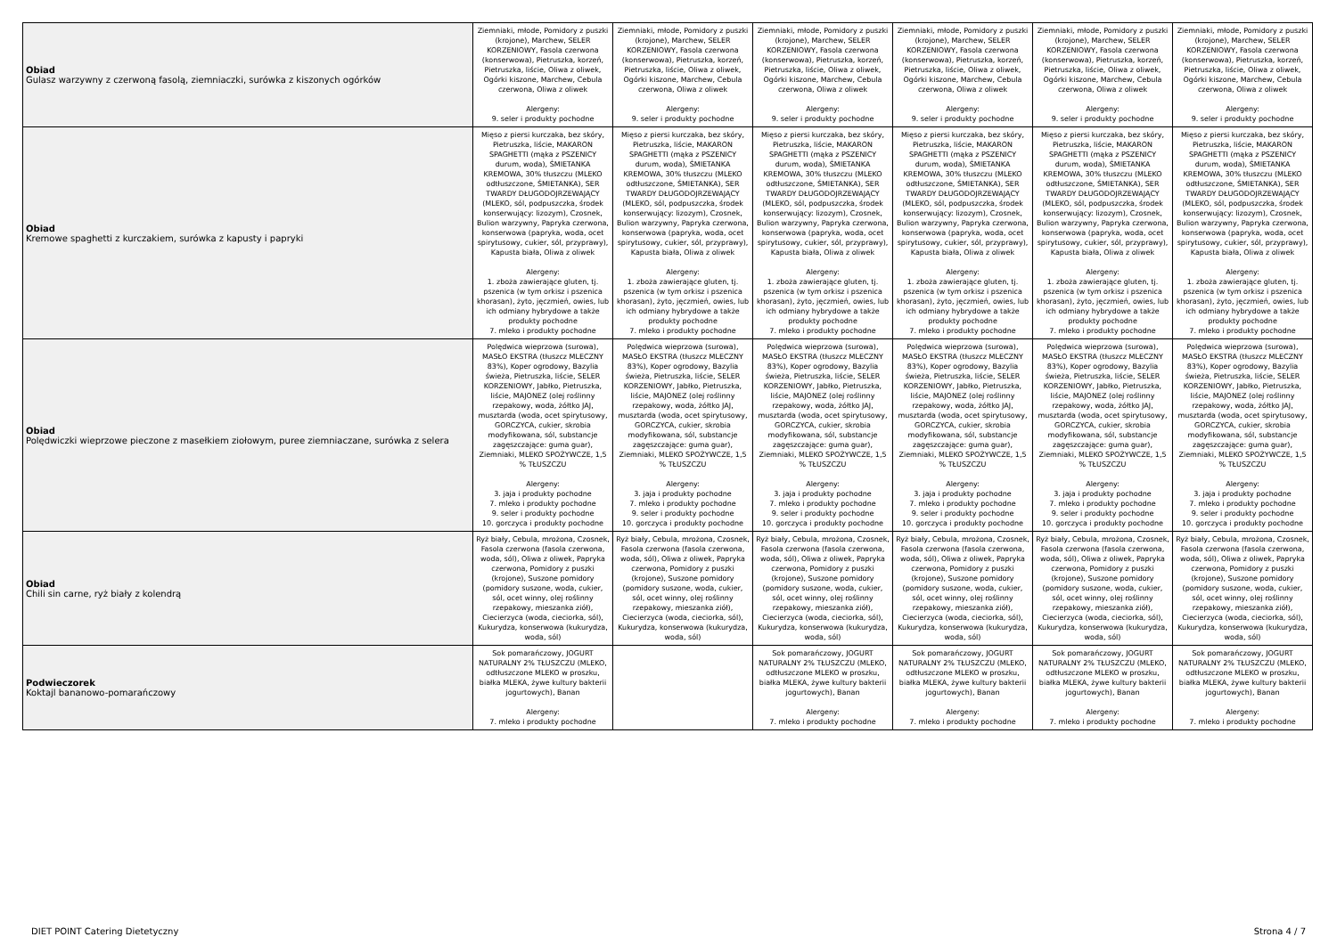| Obiad Gulasz warzywny z czerwoną fasolą, ziemniaczki, surówka z kiszonych ogórków | Ziemniaki, młode, Pomidory z puszki (krojone), Marchew, SELER KORZENIOWY, Fasola czerwona (konserwowa), Pietruszka, korzeń, Pietruszka, liście, Oliwa z oliwek, Ogórki kiszone, Marchew, Cebula czerwona, Oliwa z oliwek Alergeny: 9. seler i produkty pochodne | Ziemniaki, młode, Pomidory z puszki (krojone), Marchew, SELER KORZENIOWY, Fasola czerwona (konserwowa), Pietruszka, korzeń, Pietruszka, liście, Oliwa z oliwek, Ogórki kiszone, Marchew, Cebula czerwona, Oliwa z oliwek Alergeny: 9. seler i produkty pochodne | Ziemniaki, młode, Pomidory z puszki (krojone), Marchew, SELER KORZENIOWY, Fasola czerwona (konserwowa), Pietruszka, korzeń, Pietruszka, liście, Oliwa z oliwek, Ogórki kiszone, Marchew, Cebula czerwona, Oliwa z oliwek Alergeny: 9. seler i produkty pochodne | Ziemniaki, młode, Pomidory z puszki (krojone), Marchew, SELER KORZENIOWY, Fasola czerwona (konserwowa), Pietruszka, korzeń, Pietruszka, liście, Oliwa z oliwek, Ogórki kiszone, Marchew, Cebula czerwona, Oliwa z oliwek Alergeny: 9. seler i produkty pochodne | Ziemniaki, młode, Pomidory z puszki (krojone), Marchew, SELER KORZENIOWY, Fasola czerwona (konserwowa), Pietruszka, korzeń, Pietruszka, liście, Oliwa z oliwek, Ogórki kiszone, Marchew, Cebula czerwona, Oliwa z oliwek Alergeny: 9. seler i produkty pochodne | Ziemniaki, młode, Pomidory z puszki (krojone), Marchew, SELER KORZENIOWY, Fasola czerwona (konserwowa), Pietruszka, korzeń, Pietruszka, liście, Oliwa z oliwek, Ogórki kiszone, Marchew, Cebula czerwona, Oliwa z oliwek Alergeny: 9. seler i produkty pochodne |
| Obiad Kremowe spaghetti z kurczakiem, surówka z kapusty i papryki | Mięso z piersi kurczaka, bez skóry, Pietruszka, liście, MAKARON SPAGHETTI (mąka z PSZENICY durum, woda), ŚMIETANKA KREMOWA, 30% tłuszczu (MLEKO odtłuszczone, ŚMIETANKA), SER TWARDY DŁUGODOJRZEWAJĄCY (MLEKO, sól, podpuszczka, środek konserwujący: lizozym), Czosnek, Bulion warzywny, Papryka czerwona, konserwowa (papryka, woda, ocet spirytusowy, cukier, sól, przyprawy), Kapusta biała, Oliwa z oliwek Alergeny: 1. zboża zawierające gluten, tj. pszenica (w tym orkisz i pszenica khorasan), żyto, jęczmień, owies, lub ich odmiany hybrydowe a także produkty pochodne 7. mleko i produkty pochodne | Mięso z piersi kurczaka, bez skóry, Pietruszka, liście, MAKARON SPAGHETTI (mąka z PSZENICY durum, woda), ŚMIETANKA KREMOWA, 30% tłuszczu (MLEKO odtłuszczone, ŚMIETANKA), SER TWARDY DŁUGODOJRZEWAJĄCY (MLEKO, sól, podpuszczka, środek konserwujący: lizozym), Czosnek, Bulion warzywny, Papryka czerwona, konserwowa (papryka, woda, ocet spirytusowy, cukier, sól, przyprawy), Kapusta biała, Oliwa z oliwek Alergeny: 1. zboża zawierające gluten, tj. pszenica (w tym orkisz i pszenica khorasan), żyto, jęczmień, owies, lub ich odmiany hybrydowe a także produkty pochodne 7. mleko i produkty pochodne | Mięso z piersi kurczaka, bez skóry, Pietruszka, liście, MAKARON SPAGHETTI (mąka z PSZENICY durum, woda), ŚMIETANKA KREMOWA, 30% tłuszczu (MLEKO odtłuszczone, ŚMIETANKA), SER TWARDY DŁUGODOJRZEWAJĄCY (MLEKO, sól, podpuszczka, środek konserwujący: lizozym), Czosnek, Bulion warzywny, Papryka czerwona, konserwowa (papryka, woda, ocet spirytusowy, cukier, sól, przyprawy), Kapusta biała, Oliwa z oliwek Alergeny: 1. zboża zawierające gluten, tj. pszenica (w tym orkisz i pszenica khorasan), żyto, jęczmień, owies, lub ich odmiany hybrydowe a także produkty pochodne 7. mleko i produkty pochodne | Mięso z piersi kurczaka, bez skóry, Pietruszka, liście, MAKARON SPAGHETTI (mąka z PSZENICY durum, woda), ŚMIETANKA KREMOWA, 30% tłuszczu (MLEKO odtłuszczone, ŚMIETANKA), SER TWARDY DŁUGODOJRZEWAJĄCY (MLEKO, sól, podpuszczka, środek konserwujący: lizozym), Czosnek, Bulion warzywny, Papryka czerwona, konserwowa (papryka, woda, ocet spirytusowy, cukier, sól, przyprawy), Kapusta biała, Oliwa z oliwek Alergeny: 1. zboża zawierające gluten, tj. pszenica (w tym orkisz i pszenica khorasan), żyto, jęczmień, owies, lub ich odmiany hybrydowe a także produkty pochodne 7. mleko i produkty pochodne | Mięso z piersi kurczaka, bez skóry, Pietruszka, liście, MAKARON SPAGHETTI (mąka z PSZENICY durum, woda), ŚMIETANKA KREMOWA, 30% tłuszczu (MLEKO odtłuszczone, ŚMIETANKA), SER TWARDY DŁUGODOJRZEWAJĄCY (MLEKO, sól, podpuszczka, środek konserwujący: lizozym), Czosnek, Bulion warzywny, Papryka czerwona, konserwowa (papryka, woda, ocet spirytusowy, cukier, sól, przyprawy), Kapusta biała, Oliwa z oliwek Alergeny: 1. zboża zawierające gluten, tj. pszenica (w tym orkisz i pszenica khorasan), żyto, jęczmień, owies, lub ich odmiany hybrydowe a także produkty pochodne 7. mleko i produkty pochodne | Mięso z piersi kurczaka, bez skóry, Pietruszka, liście, MAKARON SPAGHETTI (mąka z PSZENICY durum, woda), ŚMIETANKA KREMOWA, 30% tłuszczu (MLEKO odtłuszczone, ŚMIETANKA), SER TWARDY DŁUGODOJRZEWAJĄCY (MLEKO, sól, podpuszczka, środek konserwujący: lizozym), Czosnek, Bulion warzywny, Papryka czerwona, konserwowa (papryka, woda, ocet spirytusowy, cukier, sól, przyprawy), Kapusta biała, Oliwa z oliwek Alergeny: 1. zboża zawierające gluten, tj. pszenica (w tym orkisz i pszenica khorasan), żyto, jęczmień, owies, lub ich odmiany hybrydowe a także produkty pochodne 7. mleko i produkty pochodne |
| Obiad Polędwiczki wieprzowe pieczone z masełkiem ziołowym, puree ziemniaczane, surówka z selera | Polędwica wieprzowa (surowa), MASŁO EKSTRA (tłuszcz MLECZNY 83%), Koper ogrodowy, Bazylia świeża, Pietruszka, liście, SELER KORZENIOWY, Jabłko, Pietruszka, liście, MAJONEZ (olej roślinny rzepakowy, woda, żółtko JAJ, musztarda (woda, ocet spirytusowy, GORCZYCA, cukier, skrobia modyfikowana, sól, substancje zagęszczające: guma guar), Ziemniaki, MLEKO SPOŻYWCZE, 1,5 % TŁUSZCZU Alergeny: 3. jaja i produkty pochodne 7. mleko i produkty pochodne 9. seler i produkty pochodne 10. gorczyca i produkty pochodne | Polędwica wieprzowa (surowa), MASŁO EKSTRA (tłuszcz MLECZNY 83%), Koper ogrodowy, Bazylia świeża, Pietruszka, liście, SELER KORZENIOWY, Jabłko, Pietruszka, liście, MAJONEZ (olej roślinny rzepakowy, woda, żółtko JAJ, musztarda (woda, ocet spirytusowy, GORCZYCA, cukier, skrobia modyfikowana, sól, substancje zagęszczające: guma guar), Ziemniaki, MLEKO SPOŻYWCZE, 1,5 % TŁUSZCZU Alergeny: 3. jaja i produkty pochodne 7. mleko i produkty pochodne 9. seler i produkty pochodne 10. gorczyca i produkty pochodne | Polędwica wieprzowa (surowa), MASŁO EKSTRA (tłuszcz MLECZNY 83%), Koper ogrodowy, Bazylia świeża, Pietruszka, liście, SELER KORZENIOWY, Jabłko, Pietruszka, liście, MAJONEZ (olej roślinny rzepakowy, woda, żółtko JAJ, musztarda (woda, ocet spirytusowy, GORCZYCA, cukier, skrobia modyfikowana, sól, substancje zagęszczające: guma guar), Ziemniaki, MLEKO SPOŻYWCZE, 1,5 % TŁUSZCZU Alergeny: 3. jaja i produkty pochodne 7. mleko i produkty pochodne 9. seler i produkty pochodne 10. gorczyca i produkty pochodne | Polędwica wieprzowa (surowa), MASŁO EKSTRA (tłuszcz MLECZNY 83%), Koper ogrodowy, Bazylia świeża, Pietruszka, liście, SELER KORZENIOWY, Jabłko, Pietruszka, liście, MAJONEZ (olej roślinny rzepakowy, woda, żółtko JAJ, musztarda (woda, ocet spirytusowy, GORCZYCA, cukier, skrobia modyfikowana, sól, substancje zagęszczające: guma guar), Ziemniaki, MLEKO SPOŻYWCZE, 1,5 % TŁUSZCZU Alergeny: 3. jaja i produkty pochodne 7. mleko i produkty pochodne 9. seler i produkty pochodne 10. gorczyca i produkty pochodne | Polędwica wieprzowa (surowa), MASŁO EKSTRA (tłuszcz MLECZNY 83%), Koper ogrodowy, Bazylia świeża, Pietruszka, liście, SELER KORZENIOWY, Jabłko, Pietruszka, liście, MAJONEZ (olej roślinny rzepakowy, woda, żółtko JAJ, musztarda (woda, ocet spirytusowy, GORCZYCA, cukier, skrobia modyfikowana, sól, substancje zagęszczające: guma guar), Ziemniaki, MLEKO SPOŻYWCZE, 1,5 % TŁUSZCZU Alergeny: 3. jaja i produkty pochodne 7. mleko i produkty pochodne 9. seler i produkty pochodne 10. gorczyca i produkty pochodne | Polędwica wieprzowa (surowa), MASŁO EKSTRA (tłuszcz MLECZNY 83%), Koper ogrodowy, Bazylia świeża, Pietruszka, liście, SELER KORZENIOWY, Jabłko, Pietruszka, liście, MAJONEZ (olej roślinny rzepakowy, woda, żółtko JAJ, musztarda (woda, ocet spirytusowy, GORCZYCA, cukier, skrobia modyfikowana, sól, substancje zagęszczające: guma guar), Ziemniaki, MLEKO SPOŻYWCZE, 1,5 % TŁUSZCZU Alergeny: 3. jaja i produkty pochodne 7. mleko i produkty pochodne 9. seler i produkty pochodne 10. gorczyca i produkty pochodne |
| Obiad Chili sin carne, ryż biały z kolendrą | Ryż biały, Cebula, mrożona, Czosnek, Fasola czerwona (fasola czerwona, woda, sól), Oliwa z oliwek, Papryka czerwona, Pomidory z puszki (krojone), Suszone pomidory (pomidory suszone, woda, cukier, sól, ocet winny, olej roślinny rzepakowy, mieszanka ziół), Ciecierzyca (woda, cieciorka, sól), Kukurydza, konserwowa (kukurydza, woda, sól) | Ryż biały, Cebula, mrożona, Czosnek, Fasola czerwona (fasola czerwona, woda, sól), Oliwa z oliwek, Papryka czerwona, Pomidory z puszki (krojone), Suszone pomidory (pomidory suszone, woda, cukier, sól, ocet winny, olej roślinny rzepakowy, mieszanka ziół), Ciecierzyca (woda, cieciorka, sól), Kukurydza, konserwowa (kukurydza, woda, sól) | Ryż biały, Cebula, mrożona, Czosnek, Fasola czerwona (fasola czerwona, woda, sól), Oliwa z oliwek, Papryka czerwona, Pomidory z puszki (krojone), Suszone pomidory (pomidory suszone, woda, cukier, sól, ocet winny, olej roślinny rzepakowy, mieszanka ziół), Ciecierzyca (woda, cieciorka, sól), Kukurydza, konserwowa (kukurydza, woda, sól) | Ryż biały, Cebula, mrożona, Czosnek, Fasola czerwona (fasola czerwona, woda, sól), Oliwa z oliwek, Papryka czerwona, Pomidory z puszki (krojone), Suszone pomidory (pomidory suszone, woda, cukier, sól, ocet winny, olej roślinny rzepakowy, mieszanka ziół), Ciecierzyca (woda, cieciorka, sól), Kukurydza, konserwowa (kukurydza, woda, sól) | Ryż biały, Cebula, mrożona, Czosnek, Fasola czerwona (fasola czerwona, woda, sól), Oliwa z oliwek, Papryka czerwona, Pomidory z puszki (krojone), Suszone pomidory (pomidory suszone, woda, cukier, sól, ocet winny, olej roślinny rzepakowy, mieszanka ziół), Ciecierzyca (woda, cieciorka, sól), Kukurydza, konserwowa (kukurydza, woda, sól) | Ryż biały, Cebula, mrożona, Czosnek, Fasola czerwona (fasola czerwona, woda, sól), Oliwa z oliwek, Papryka czerwona, Pomidory z puszki (krojone), Suszone pomidory (pomidory suszone, woda, cukier, sól, ocet winny, olej roślinny rzepakowy, mieszanka ziół), Ciecierzyca (woda, cieciorka, sól), Kukurydza, konserwowa (kukurydza, woda, sól) |
| Podwieczorek Koktajl bananowo-pomarańczowy | Sok pomarańczowy, JOGURT NATURALNY 2% TŁUSZCZU (MLEKO, odtłuszczone MLEKO w proszku, białka MLEKA, żywe kultury bakterii jogurtowych), Banan Alergeny: 7. mleko i produkty pochodne | | Sok pomarańczowy, JOGURT NATURALNY 2% TŁUSZCZU (MLEKO, odtłuszczone MLEKO w proszku, białka MLEKA, żywe kultury bakterii jogurtowych), Banan Alergeny: 7. mleko i produkty pochodne | Sok pomarańczowy, JOGURT NATURALNY 2% TŁUSZCZU (MLEKO, odtłuszczone MLEKO w proszku, białka MLEKA, żywe kultury bakterii jogurtowych), Banan Alergeny: 7. mleko i produkty pochodne | Sok pomarańczowy, JOGURT NATURALNY 2% TŁUSZCZU (MLEKO, odtłuszczone MLEKO w proszku, białka MLEKA, żywe kultury bakterii jogurtowych), Banan Alergeny: 7. mleko i produkty pochodne | Sok pomarańczowy, JOGURT NATURALNY 2% TŁUSZCZU (MLEKO, odtłuszczone MLEKO w proszku, białka MLEKA, żywe kultury bakterii jogurtowych), Banan Alergeny: 7. mleko i produkty pochodne |
DIET POINT Catering Dietetyczny
Strona 4 / 7